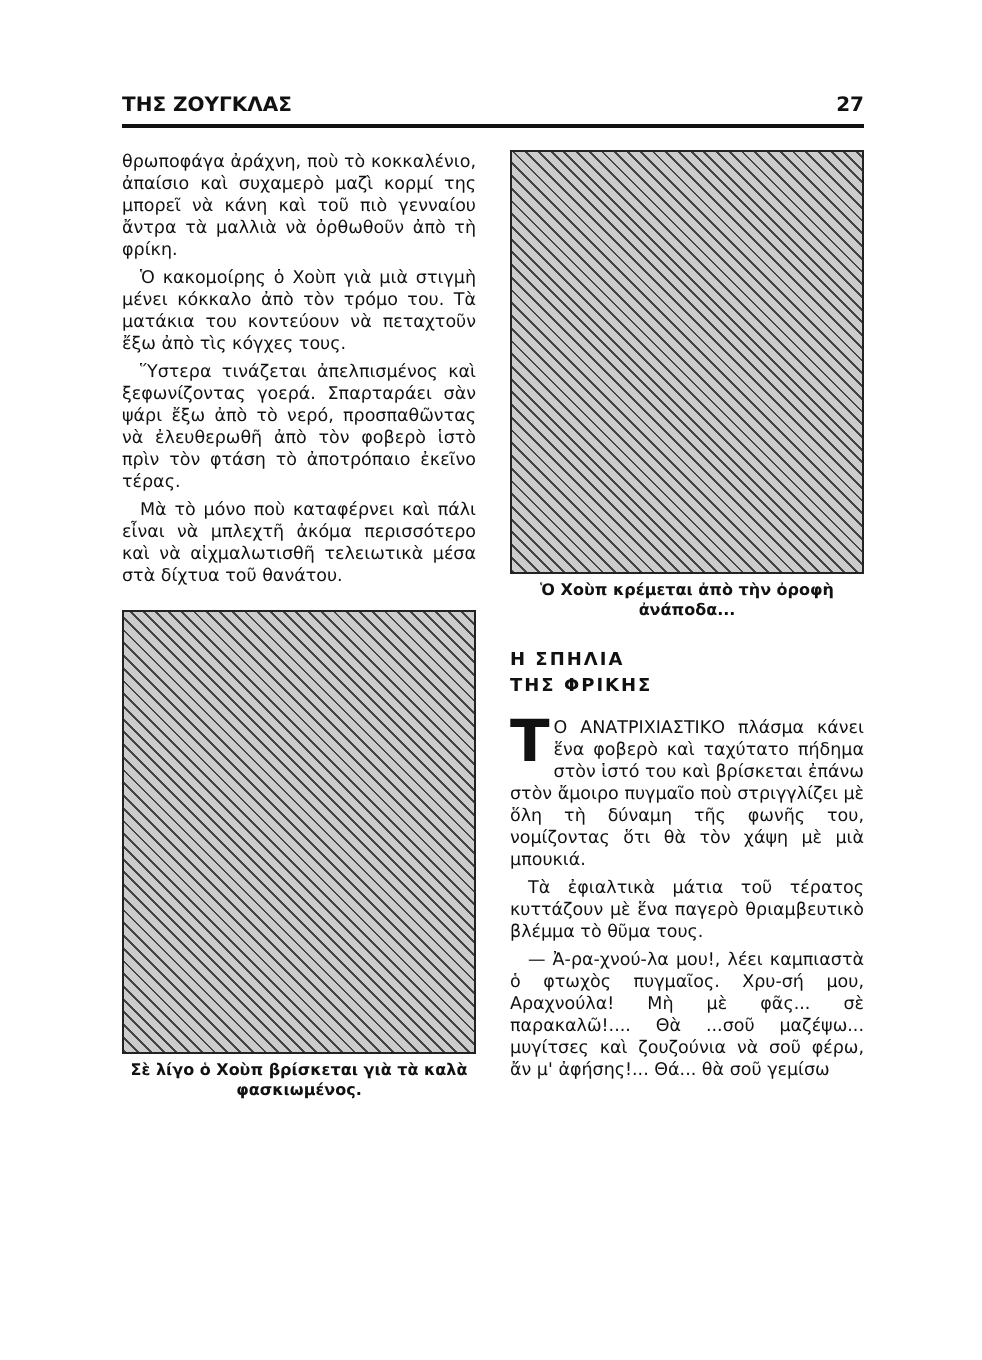ΤΗΣ ΖΟΥΓΚΛΑΣ 27
θρωποφάγα ἀράχνη, ποὺ τὸ κοκκαλένιο, ἀπαίσιο καὶ συχαμερὸ μαζὶ κορμί της μπορεῖ νὰ κάνη καὶ τοῦ πιὸ γενναίου ἄντρα τὰ μαλλιὰ νὰ ὀρθωθοῦν ἀπὸ τὴ φρίκη.
Ὁ κακομοίρης ὁ Χοὺπ γιὰ μιὰ στιγμὴ μένει κόκκαλο ἀπὸ τὸν τρόμο του. Τὰ ματάκια του κοντεύουν νὰ πεταχτοῦν ἔξω ἀπὸ τὶς κόγχες τους.
Ὕστερα τινάζεται ἀπελπισμένος καὶ ξεφωνίζοντας γοερά. Σπαρταράει σὰν ψάρι ἔξω ἀπὸ τὸ νερό, προσπαθῶντας νὰ ἐλευθερωθῆ ἀπὸ τὸν φοβερὸ ἱστὸ πρὶν τὸν φτάση τὸ ἀποτρόπαιο ἐκεῖνο τέρας.
Μὰ τὸ μόνο ποὺ καταφέρνει καὶ πάλι εἶναι νὰ μπλεχτῆ ἀκόμα περισσότερο καὶ νὰ αἰχμαλωτισθῆ τελειωτικὰ μέσα στὰ δίχτυα τοῦ θανάτου.
Σὲ λίγο ὁ Χοὺπ βρίσκεται γιὰ τὰ καλὰ φασκιωμένος.
Ὁ Χοὺπ κρέμεται ἀπὸ τὴν ὀροφὴ ἀνάποδα...
Η ΣΠΗΛΙΑ
ΤΗΣ ΦΡΙΚΗΣ
ΤΟ ΑΝΑΤΡΙΧΙΑΣΤΙΚΟ πλάσμα κάνει ἕνα φοβερὸ καὶ ταχύτατο πήδημα στὸν ἱστό του καὶ βρίσκεται ἐπάνω στὸν ἄμοιρο πυγμαῖο ποὺ στριγγλίζει μὲ ὅλη τὴ δύναμη τῆς φωνῆς του, νομίζοντας ὅτι θὰ τὸν χάψη μὲ μιὰ μπουκιά.
Τὰ ἐφιαλτικὰ μάτια τοῦ τέρατος κυττάζουν μὲ ἕνα παγερὸ θριαμβευτικὸ βλέμμα τὸ θῦμα τους.
— Ἀ-ρα-χνού-λα μου!, λέει καμπιαστὰ ὁ φτωχὸς πυγμαῖος. Χρυ-σή μου, Αραχνούλα! Μὴ μὲ φᾶς... σὲ παρακαλῶ!.... Θὰ ...σοῦ μαζέψω... μυγίτσες καὶ ζουζούνια νὰ σοῦ φέρω, ἄν μ' ἀφήσης!... Θά... θὰ σοῦ γεμίσω